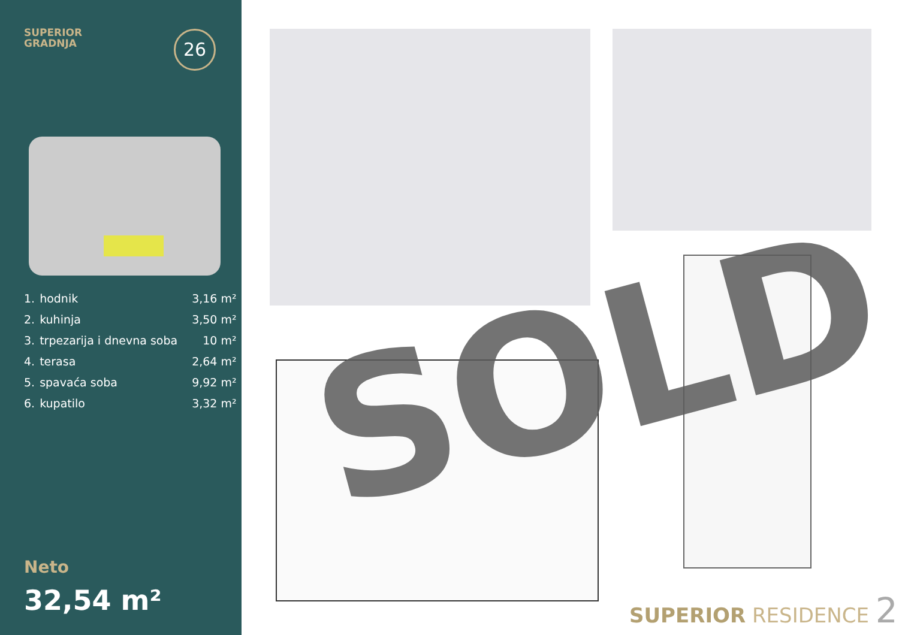SUPERIOR
GRADNJA
26
| 1. | hodnik | 3,16 m² |
| 2. | kuhinja | 3,50 m² |
| 3. | trpezarija i dnevna soba | 10 m² |
| 4. | terasa | 2,64 m² |
| 5. | spavaća soba | 9,92 m² |
| 6. | kupatilo | 3,32 m² |
Neto
32,54 m²
SOLD
SUPERIOR RESIDENCE 2